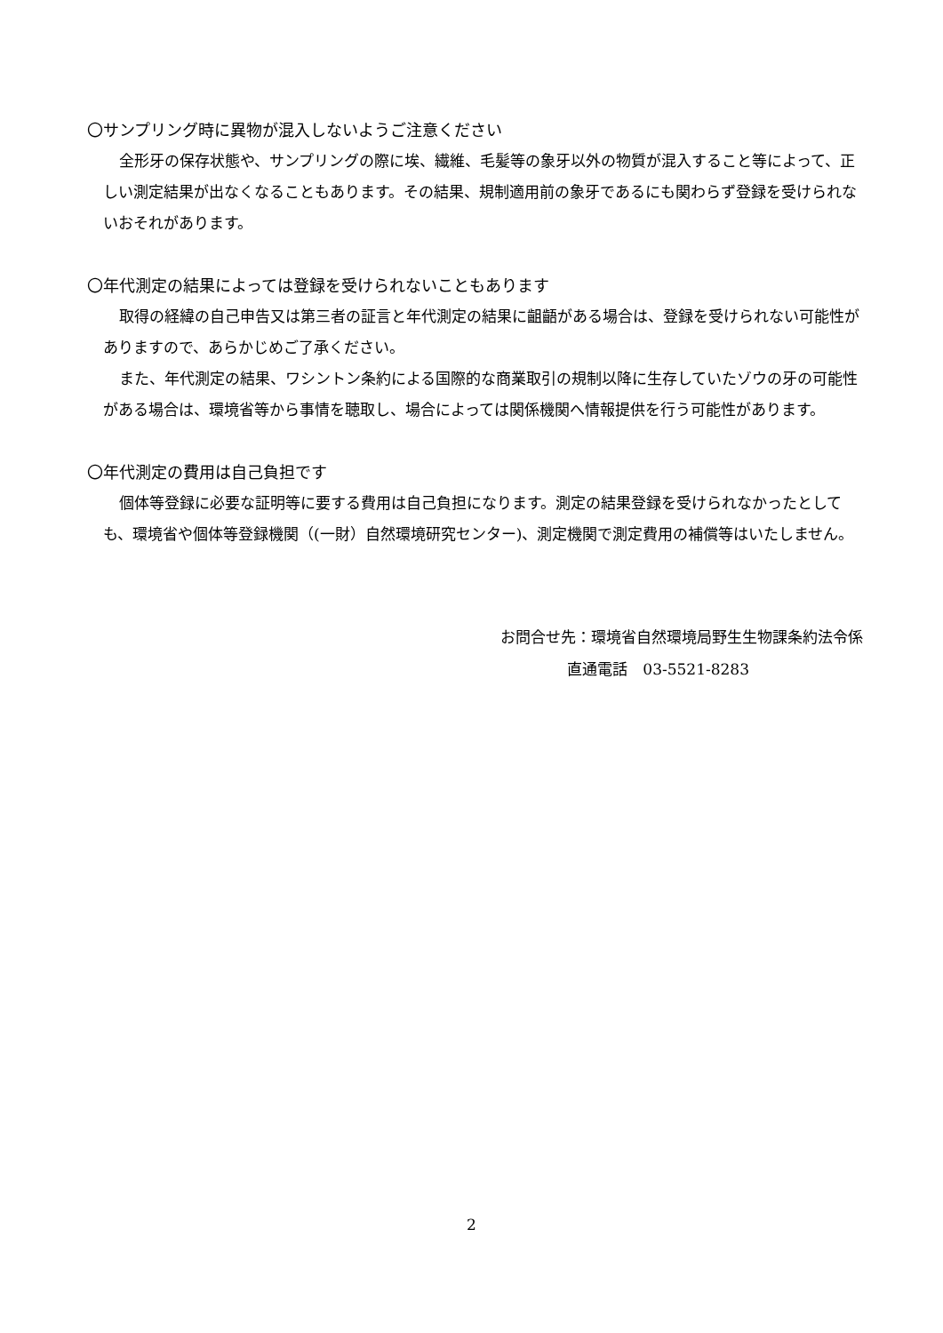〇サンプリング時に異物が混入しないようご注意ください
全形牙の保存状態や、サンプリングの際に埃、繊維、毛髪等の象牙以外の物質が混入すること等によって、正しい測定結果が出なくなることもあります。その結果、規制適用前の象牙であるにも関わらず登録を受けられないおそれがあります。
〇年代測定の結果によっては登録を受けられないこともあります
取得の経緯の自己申告又は第三者の証言と年代測定の結果に齟齬がある場合は、登録を受けられない可能性がありますので、あらかじめご了承ください。
また、年代測定の結果、ワシントン条約による国際的な商業取引の規制以降に生存していたゾウの牙の可能性がある場合は、環境省等から事情を聴取し、場合によっては関係機関へ情報提供を行う可能性があります。
〇年代測定の費用は自己負担です
個体等登録に必要な証明等に要する費用は自己負担になります。測定の結果登録を受けられなかったとしても、環境省や個体等登録機関（(一財）自然環境研究センター)、測定機関で測定費用の補償等はいたしません。
お問合せ先：環境省自然環境局野生生物課条約法令係
直通電話　03-5521-8283
2